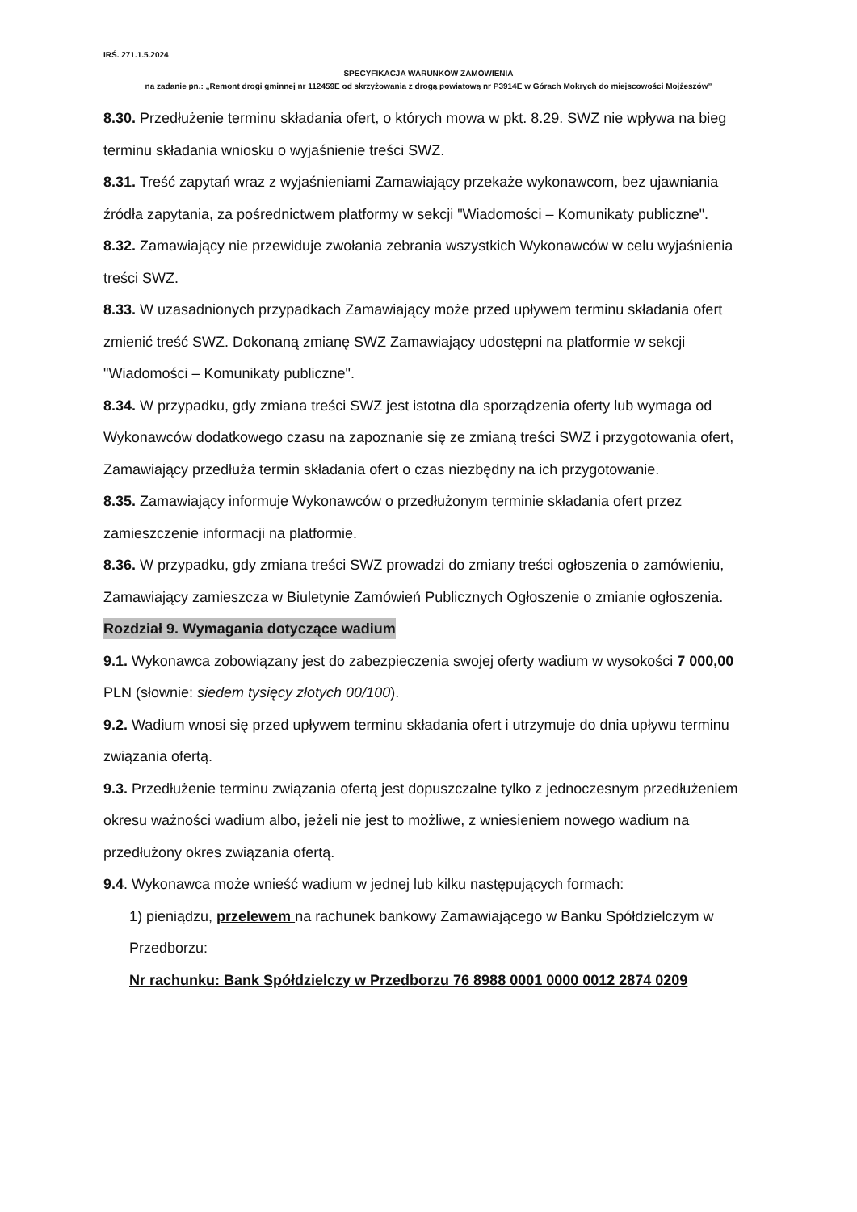IRŚ. 271.1.5.2024
SPECYFIKACJA WARUNKÓW ZAMÓWIENIA
na zadanie pn.: „Remont drogi gminnej nr 112459E od skrzyżowania z drogą powiatową nr P3914E w Górach Mokrych do miejscowości Mojżeszów”
8.30. Przedłużenie terminu składania ofert, o których mowa w pkt. 8.29. SWZ nie wpływa na bieg terminu składania wniosku o wyjaśnienie treści SWZ.
8.31. Treść zapytań wraz z wyjaśnieniami Zamawiający przekaże wykonawcom, bez ujawniania źródła zapytania, za pośrednictwem platformy w sekcji "Wiadomości – Komunikaty publiczne".
8.32. Zamawiający nie przewiduje zwołania zebrania wszystkich Wykonawców w celu wyjaśnienia treści SWZ.
8.33. W uzasadnionych przypadkach Zamawiający może przed upływem terminu składania ofert zmienić treść SWZ. Dokonaną zmianę SWZ Zamawiający udostępni na platformie w sekcji "Wiadomości – Komunikaty publiczne".
8.34. W przypadku, gdy zmiana treści SWZ jest istotna dla sporządzenia oferty lub wymaga od Wykonawców dodatkowego czasu na zapoznanie się ze zmianą treści SWZ i przygotowania ofert, Zamawiający przedłuża termin składania ofert o czas niezbędny na ich przygotowanie.
8.35. Zamawiający informuje Wykonawców o przedłużonym terminie składania ofert przez zamieszczenie informacji na platformie.
8.36. W przypadku, gdy zmiana treści SWZ prowadzi do zmiany treści ogłoszenia o zamówieniu, Zamawiający zamieszcza w Biuletynie Zamówień Publicznych Ogłoszenie o zmianie ogłoszenia.
Rozdział 9. Wymagania dotyczące wadium
9.1. Wykonawca zobowiązany jest do zabezpieczenia swojej oferty wadium w wysokości 7 000,00 PLN (słownie: siedem tysięcy złotych 00/100).
9.2. Wadium wnosi się przed upływem terminu składania ofert i utrzymuje do dnia upływu terminu związania ofertą.
9.3. Przedłużenie terminu związania ofertą jest dopuszczalne tylko z jednoczesnym przedłużeniem okresu ważności wadium albo, jeżeli nie jest to możliwe, z wniesieniem nowego wadium na przedłużony okres związania ofertą.
9.4. Wykonawca może wnieść wadium w jednej lub kilku następujących formach:
1) pieniądzu, przelewem na rachunek bankowy Zamawiającego w Banku Spółdzielczym w Przedborzu:
Nr rachunku: Bank Spółdzielczy w Przedborzu 76 8988 0001 0000 0012 2874 0209